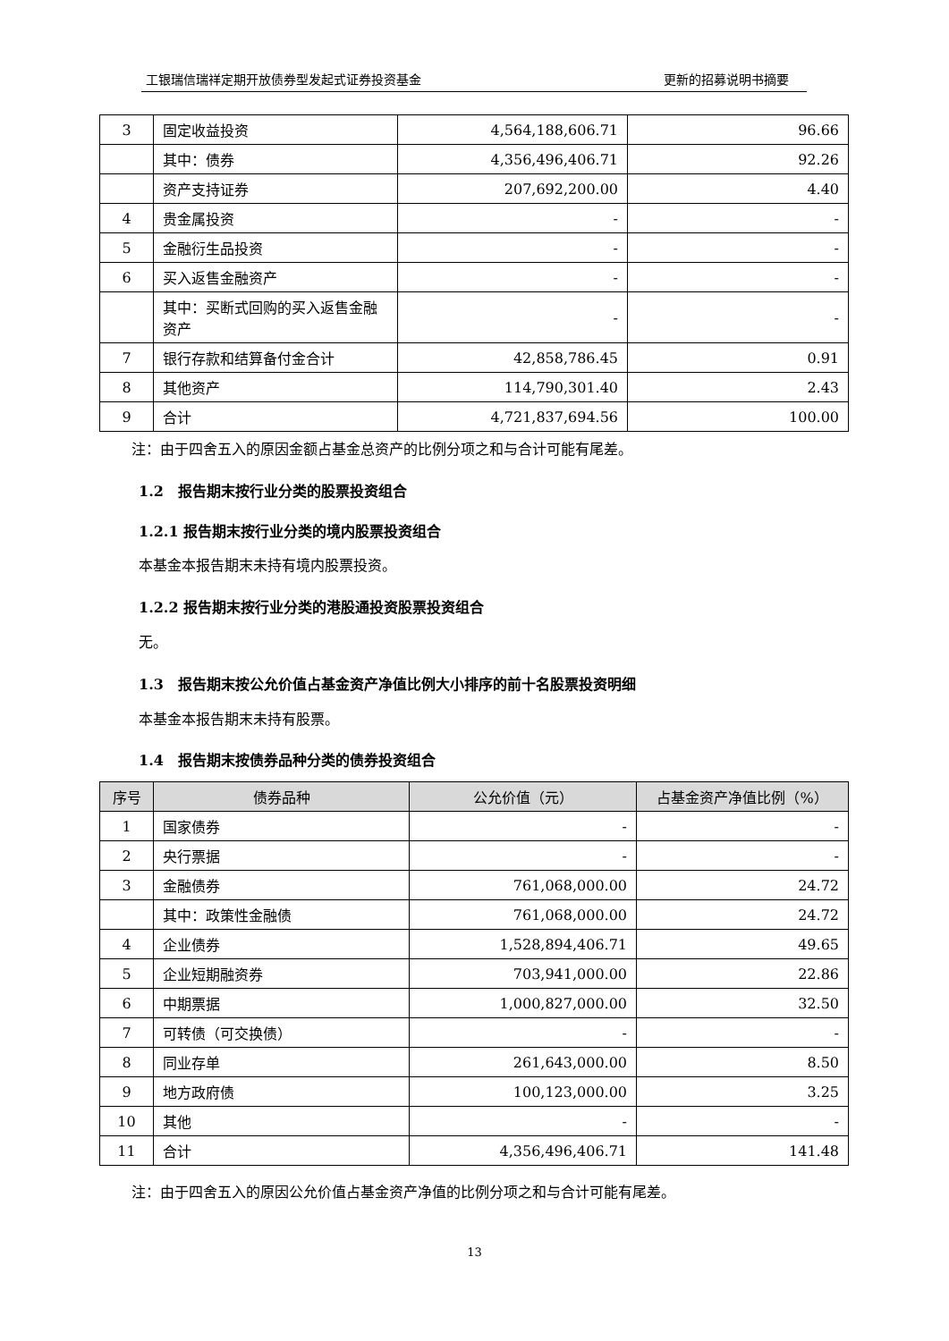工银瑞信瑞祥定期开放债券型发起式证券投资基金 更新的招募说明书摘要
| 3 | 固定收益投资 | 4,564,188,606.71 | 96.66 |
| | 其中：债券 | 4,356,496,406.71 | 92.26 |
| | 资产支持证券 | 207,692,200.00 | 4.40 |
| 4 | 贵金属投资 | - | - |
| 5 | 金融衍生品投资 | - | - |
| 6 | 买入返售金融资产 | - | - |
| | 其中：买断式回购的买入返售金融资产 | - | - |
| 7 | 银行存款和结算备付金合计 | 42,858,786.45 | 0.91 |
| 8 | 其他资产 | 114,790,301.40 | 2.43 |
| 9 | 合计 | 4,721,837,694.56 | 100.00 |
注：由于四舍五入的原因金额占基金总资产的比例分项之和与合计可能有尾差。
1.2　报告期末按行业分类的股票投资组合
1.2.1 报告期末按行业分类的境内股票投资组合
本基金本报告期末未持有境内股票投资。
1.2.2 报告期末按行业分类的港股通投资股票投资组合
无。
1.3　报告期末按公允价值占基金资产净值比例大小排序的前十名股票投资明细
本基金本报告期末未持有股票。
1.4　报告期末按债券品种分类的债券投资组合
| 序号 | 债券品种 | 公允价值（元） | 占基金资产净值比例（%） |
| --- | --- | --- | --- |
| 1 | 国家债券 | - | - |
| 2 | 央行票据 | - | - |
| 3 | 金融债券 | 761,068,000.00 | 24.72 |
| | 其中：政策性金融债 | 761,068,000.00 | 24.72 |
| 4 | 企业债券 | 1,528,894,406.71 | 49.65 |
| 5 | 企业短期融资券 | 703,941,000.00 | 22.86 |
| 6 | 中期票据 | 1,000,827,000.00 | 32.50 |
| 7 | 可转债（可交换债） | - | - |
| 8 | 同业存单 | 261,643,000.00 | 8.50 |
| 9 | 地方政府债 | 100,123,000.00 | 3.25 |
| 10 | 其他 | - | - |
| 11 | 合计 | 4,356,496,406.71 | 141.48 |
注：由于四舍五入的原因公允价值占基金资产净值的比例分项之和与合计可能有尾差。
13